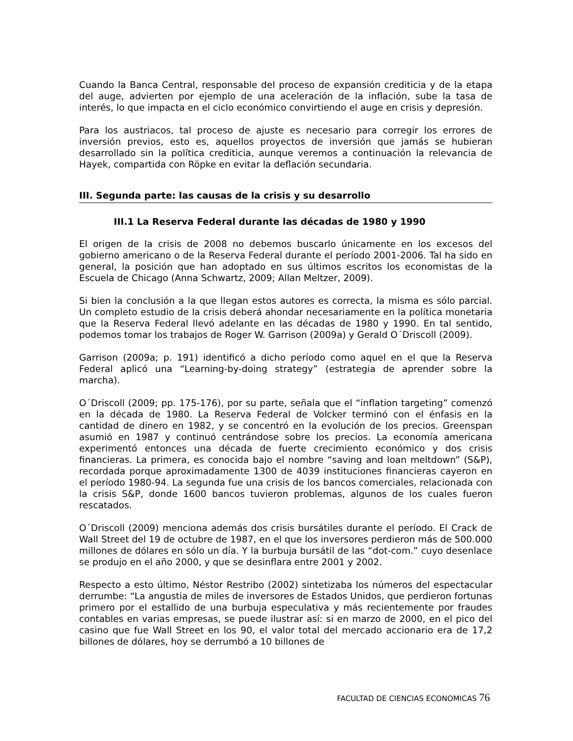Cuando la Banca Central, responsable del proceso de expansión crediticia y de la etapa del auge, advierten por ejemplo de una aceleración de la inflación, sube la tasa de interés, lo que impacta en el ciclo económico convirtiendo el auge en crisis y depresión.
Para los austriacos, tal proceso de ajuste es necesario para corregir los errores de inversión previos, esto es, aquellos proyectos de inversión que jamás se hubieran desarrollado sin la política crediticia, aunque veremos a continuación la relevancia de Hayek, compartida con Röpke en evitar la deflación secundaria.
III. Segunda parte: las causas de la crisis y su desarrollo
III.1 La Reserva Federal durante las décadas de 1980 y 1990
El origen de la crisis de 2008 no debemos buscarlo únicamente en los excesos del gobierno americano o de la Reserva Federal durante el período 2001-2006. Tal ha sido en general, la posición que han adoptado en sus últimos escritos los economistas de la Escuela de Chicago (Anna Schwartz, 2009; Allan Meltzer, 2009).
Si bien la conclusión a la que llegan estos autores es correcta, la misma es sólo parcial. Un completo estudio de la crisis deberá ahondar necesariamente en la política monetaria que la Reserva Federal llevó adelante en las décadas de 1980 y 1990. En tal sentido, podemos tomar los trabajos de Roger W. Garrison (2009a) y Gerald O´Driscoll (2009).
Garrison (2009a; p. 191) identificó a dicho período como aquel en el que la Reserva Federal aplicó una “Learning-by-doing strategy” (estrategia de aprender sobre la marcha).
O´Driscoll (2009; pp. 175-176), por su parte, señala que el “inflation targeting” comenzó en la década de 1980. La Reserva Federal de Volcker terminó con el énfasis en la cantidad de dinero en 1982, y se concentró en la evolución de los precios. Greenspan asumió en 1987 y continuó centrándose sobre los precios. La economía americana experimentó entonces una década de fuerte crecimiento económico y dos crisis financieras. La primera, es conocida bajo el nombre “saving and loan meltdown” (S&P), recordada porque aproximadamente 1300 de 4039 instituciones financieras cayeron en el período 1980-94. La segunda fue una crisis de los bancos comerciales, relacionada con la crisis S&P, donde 1600 bancos tuvieron problemas, algunos de los cuales fueron rescatados.
O´Driscoll (2009) menciona además dos crisis bursátiles durante el período. El Crack de Wall Street del 19 de octubre de 1987, en el que los inversores perdieron más de 500.000 millones de dólares en sólo un día. Y la burbuja bursátil de las “dot-com.” cuyo desenlace se produjo en el año 2000, y que se desinflara entre 2001 y 2002.
Respecto a esto último, Néstor Restribo (2002) sintetizaba los números del espectacular derrumbe: “La angustia de miles de inversores de Estados Unidos, que perdieron fortunas primero por el estallido de una burbuja especulativa y más recientemente por fraudes contables en varias empresas, se puede ilustrar así: si en marzo de 2000, en el pico del casino que fue Wall Street en los 90, el valor total del mercado accionario era de 17,2 billones de dólares, hoy se derrumbó a 10 billones de
FACULTAD DE CIENCIAS ECONOMICAS 76